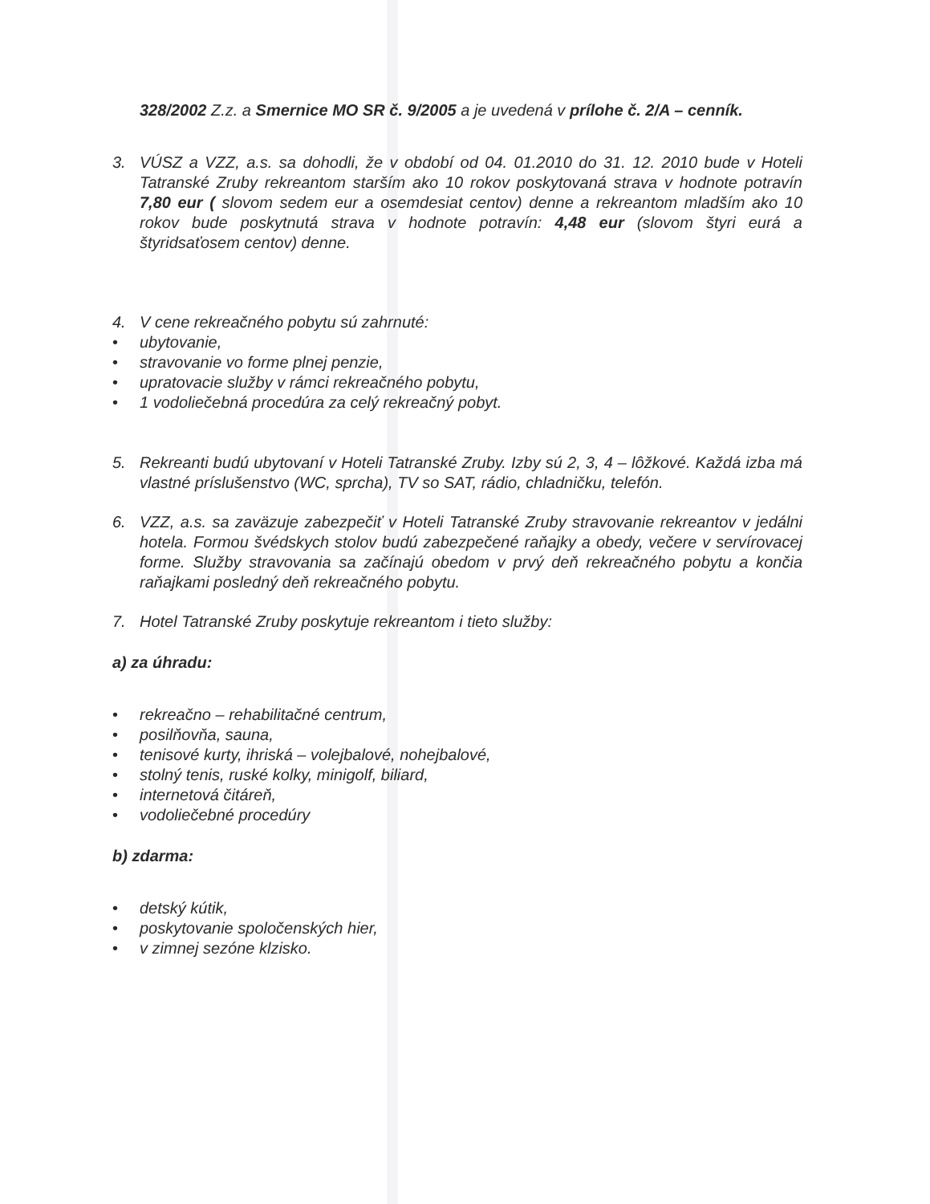328/2002 Z.z. a Smernice MO SR č. 9/2005 a je uvedená v prílohe č. 2/A – cenník.
3. VÚSZ a VZZ, a.s. sa dohodli, že v období od 04. 01.2010 do 31. 12. 2010 bude v Hoteli Tatranské Zruby rekreantom starším ako 10 rokov poskytovaná strava v hodnote potravín 7,80 eur ( slovom sedem eur a osemdesiat centov) denne a rekreantom mladším ako 10 rokov bude poskytnutá strava v hodnote potravín: 4,48 eur (slovom štyri eurá a štyridsaťosem centov) denne.
4. V cene rekreačného pobytu sú zahrnuté:
• ubytovanie,
• stravovanie vo forme plnej penzie,
• upratovacie služby v rámci rekreačného pobytu,
• 1 vodoliečebná procedúra za celý rekreačný pobyt.
5. Rekreanti budú ubytovaní v Hoteli Tatranské Zruby. Izby sú 2, 3, 4 – lôžkové. Každá izba má vlastné príslušenstvo (WC, sprcha), TV so SAT, rádio, chladničku, telefón.
6. VZZ, a.s. sa zaväzuje zabezpečiť v Hoteli Tatranské Zruby stravovanie rekreantov v jedálni hotela. Formou švédskych stolov budú zabezpečené raňajky a obedy, večere v servírovacej forme. Služby stravovania sa začínajú obedom v prvý deň rekreačného pobytu a končia raňajkami posledný deň rekreačného pobytu.
7. Hotel Tatranské Zruby poskytuje rekreantom i tieto služby:
a) za úhradu:
• rekreačno – rehabilitačné centrum,
• posilňovňa, sauna,
• tenisové kurty, ihriská – volejbalové, nohejbalové,
• stolný tenis, ruské kolky, minigolf, biliard,
• internetová čitáreň,
• vodoliečebné procedúry
b) zdarma:
• detský kútik,
• poskytovanie spoločenských hier,
• v zimnej sezóne klzisko.